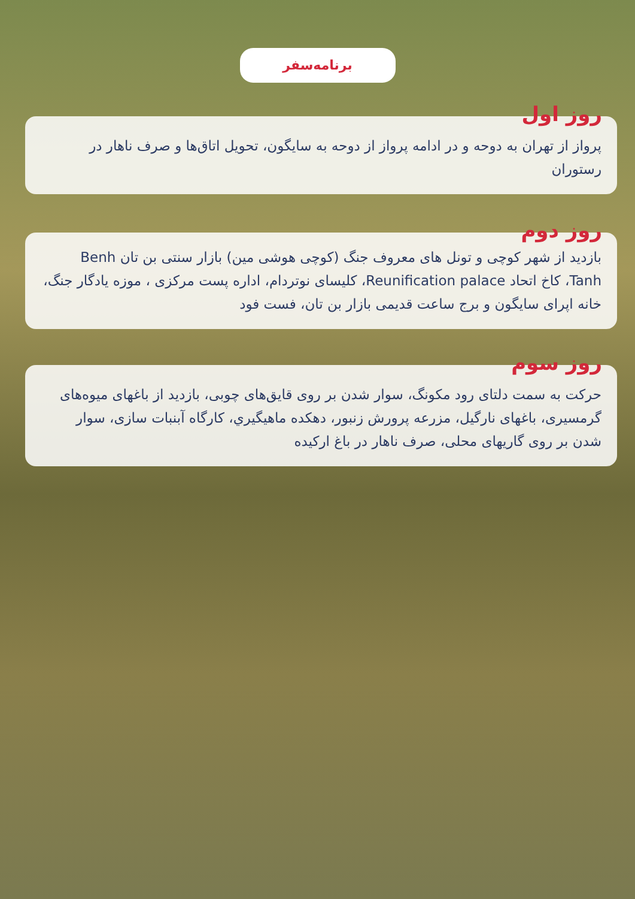برنامه‌سفر
روز اول
پرواز از تهران به دوحه و در ادامه پرواز از دوحه به سایگون، تحویل اتاق‌ها و صرف ناهار در رستوران
روز دوم
بازدید از شهر کوچی و تونل های معروف جنگ (کوچی هوشی مین) بازار سنتی بن تان Benh Tanh، کاخ اتحاد Reunification palace، کلیسای نوتردام، اداره پست مرکزی ، موزه یادگار جنگ، خانه اپرای سایگون و برج ساعت قدیمی بازار بن تان، فست فود
روز سوم
حرکت به سمت دلتای رود مکونگ، سوار شدن بر روی قایق‌های چوبی، بازدید از باغهای میوه‌های گرمسیری، باغهای نارگیل، مزرعه پرورش زنبور، دهکده ماهیگيري، کارگاه آبنبات سازی، سوار شدن بر روی گاريهای محلی، صرف ناهار در باغ ارکیده